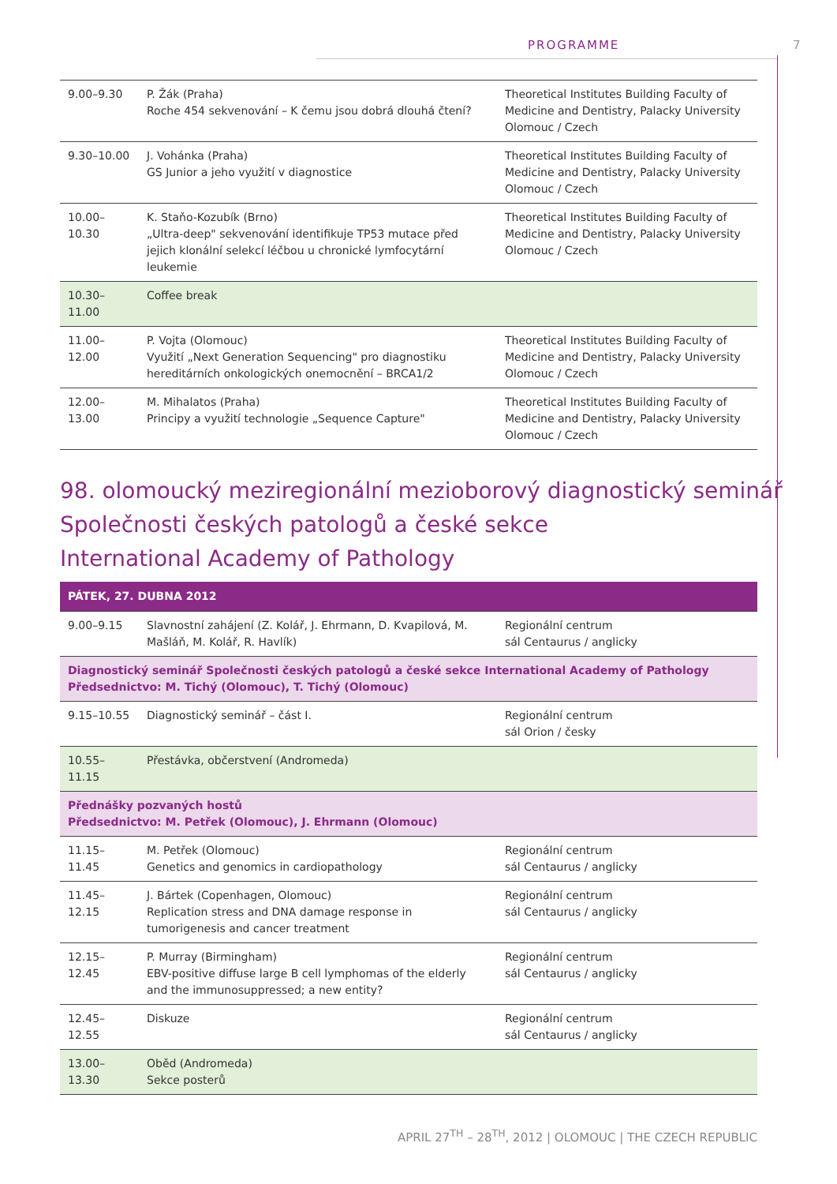PROGRAMME 7
| 9.00–9.30 | P. Žák (Praha) Roche 454 sekvenování – K čemu jsou dobrá dlouhá čtení? | Theoretical Institutes Building Faculty of Medicine and Dentistry, Palacky University Olomouc / Czech |
| 9.30–10.00 | J. Vohánka (Praha) GS Junior a jeho využití v diagnostice | Theoretical Institutes Building Faculty of Medicine and Dentistry, Palacky University Olomouc / Czech |
| 10.00–10.30 | K. Staňo-Kozubík (Brno) „Ultra-deep" sekvenování identifikuje TP53 mutace před jejich klonální selekcí léčbou u chronické lymfocytární leukemie | Theoretical Institutes Building Faculty of Medicine and Dentistry, Palacky University Olomouc / Czech |
| 10.30–11.00 | Coffee break | |
| 11.00–12.00 | P. Vojta (Olomouc) Využití „Next Generation Sequencing" pro diagnostiku hereditárních onkologických onemocnění – BRCA1/2 | Theoretical Institutes Building Faculty of Medicine and Dentistry, Palacky University Olomouc / Czech |
| 12.00–13.00 | M. Mihalatos (Praha) Principy a využití technologie „Sequence Capture" | Theoretical Institutes Building Faculty of Medicine and Dentistry, Palacky University Olomouc / Czech |
98. olomoucký meziregionální mezioborový diagnostický seminář
Společnosti českých patologů a české sekce
International Academy of Pathology
| PÁTEK, 27. DUBNA 2012 | | |
| 9.00–9.15 | Slavnostní zahájení (Z. Kolář, J. Ehrmann, D. Kvapilová, M. Mašláň, M. Kolář, R. Havlík) | Regionální centrum sál Centaurus / anglicky |
| Diagnostický seminář Společnosti českých patologů a české sekce International Academy of Pathology Předsednictvo: M. Tichý (Olomouc), T. Tichý (Olomouc) | | |
| 9.15–10.55 | Diagnostický seminář – část I. | Regionální centrum sál Orion / česky |
| 10.55–11.15 | Přestávka, občerstvení (Andromeda) | |
| Přednášky pozvaných hostů Předsednictvo: M. Petřek (Olomouc), J. Ehrmann (Olomouc) | | |
| 11.15–11.45 | M. Petřek (Olomouc) Genetics and genomics in cardiopathology | Regionální centrum sál Centaurus / anglicky |
| 11.45–12.15 | J. Bártek (Copenhagen, Olomouc) Replication stress and DNA damage response in tumorigenesis and cancer treatment | Regionální centrum sál Centaurus / anglicky |
| 12.15–12.45 | P. Murray (Birmingham) EBV-positive diffuse large B cell lymphomas of the elderly and the immunosuppressed; a new entity? | Regionální centrum sál Centaurus / anglicky |
| 12.45–12.55 | Diskuze | Regionální centrum sál Centaurus / anglicky |
| 13.00–13.30 | Oběd (Andromeda) Sekce posterů | |
APRIL 27<sup>TH</sup> – 28<sup>TH</sup>, 2012 | OLOMOUC | THE CZECH REPUBLIC